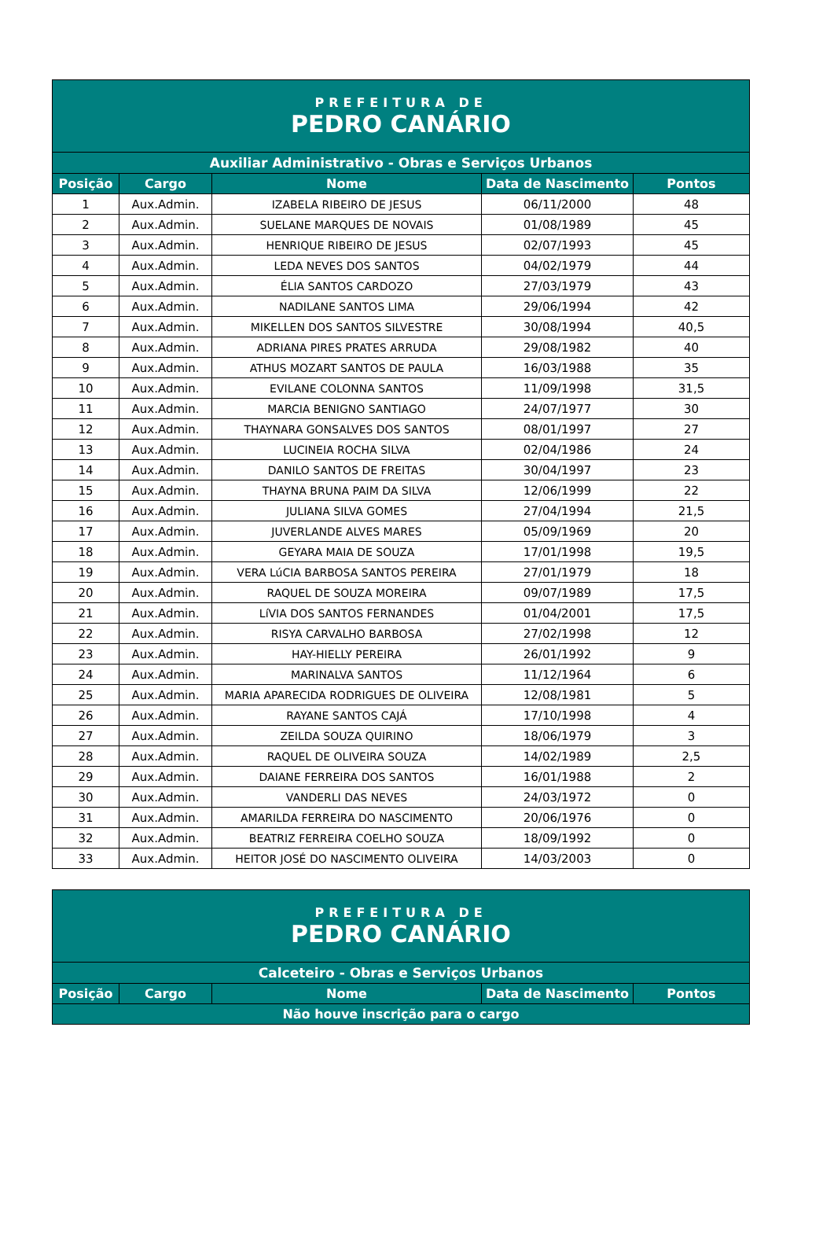| PREFEITURA DE PEDRO CANÁRIO | | | | |
| Auxiliar Administrativo - Obras e Serviços Urbanos | | | | |
| Posição | Cargo | Nome | Data de Nascimento | Pontos |
| 1 | Aux.Admin. | IZABELA RIBEIRO DE JESUS | 06/11/2000 | 48 |
| 2 | Aux.Admin. | SUELANE MARQUES DE NOVAIS | 01/08/1989 | 45 |
| 3 | Aux.Admin. | HENRIQUE RIBEIRO DE JESUS | 02/07/1993 | 45 |
| 4 | Aux.Admin. | LEDA NEVES DOS SANTOS | 04/02/1979 | 44 |
| 5 | Aux.Admin. | ÉLIA SANTOS CARDOZO | 27/03/1979 | 43 |
| 6 | Aux.Admin. | NADILANE SANTOS LIMA | 29/06/1994 | 42 |
| 7 | Aux.Admin. | MIKELLEN DOS SANTOS SILVESTRE | 30/08/1994 | 40,5 |
| 8 | Aux.Admin. | ADRIANA PIRES PRATES ARRUDA | 29/08/1982 | 40 |
| 9 | Aux.Admin. | ATHUS MOZART SANTOS DE PAULA | 16/03/1988 | 35 |
| 10 | Aux.Admin. | EVILANE COLONNA SANTOS | 11/09/1998 | 31,5 |
| 11 | Aux.Admin. | MARCIA BENIGNO SANTIAGO | 24/07/1977 | 30 |
| 12 | Aux.Admin. | THAYNARA GONSALVES DOS SANTOS | 08/01/1997 | 27 |
| 13 | Aux.Admin. | LUCINEIA ROCHA SILVA | 02/04/1986 | 24 |
| 14 | Aux.Admin. | DANILO SANTOS DE FREITAS | 30/04/1997 | 23 |
| 15 | Aux.Admin. | THAYNA BRUNA PAIM DA SILVA | 12/06/1999 | 22 |
| 16 | Aux.Admin. | JULIANA SILVA GOMES | 27/04/1994 | 21,5 |
| 17 | Aux.Admin. | JUVERLANDE ALVES MARES | 05/09/1969 | 20 |
| 18 | Aux.Admin. | GEYARA MAIA DE SOUZA | 17/01/1998 | 19,5 |
| 19 | Aux.Admin. | VERA LúCIA BARBOSA SANTOS PEREIRA | 27/01/1979 | 18 |
| 20 | Aux.Admin. | RAQUEL DE SOUZA MOREIRA | 09/07/1989 | 17,5 |
| 21 | Aux.Admin. | LíVIA DOS SANTOS FERNANDES | 01/04/2001 | 17,5 |
| 22 | Aux.Admin. | RISYA CARVALHO BARBOSA | 27/02/1998 | 12 |
| 23 | Aux.Admin. | HAY-HIELLY PEREIRA | 26/01/1992 | 9 |
| 24 | Aux.Admin. | MARINALVA SANTOS | 11/12/1964 | 6 |
| 25 | Aux.Admin. | MARIA APARECIDA RODRIGUES DE OLIVEIRA | 12/08/1981 | 5 |
| 26 | Aux.Admin. | RAYANE SANTOS CAJÁ | 17/10/1998 | 4 |
| 27 | Aux.Admin. | ZEILDA SOUZA QUIRINO | 18/06/1979 | 3 |
| 28 | Aux.Admin. | RAQUEL DE OLIVEIRA SOUZA | 14/02/1989 | 2,5 |
| 29 | Aux.Admin. | DAIANE FERREIRA DOS SANTOS | 16/01/1988 | 2 |
| 30 | Aux.Admin. | VANDERLI DAS NEVES | 24/03/1972 | 0 |
| 31 | Aux.Admin. | AMARILDA FERREIRA DO NASCIMENTO | 20/06/1976 | 0 |
| 32 | Aux.Admin. | BEATRIZ FERREIRA COELHO SOUZA | 18/09/1992 | 0 |
| 33 | Aux.Admin. | HEITOR JOSÉ DO NASCIMENTO OLIVEIRA | 14/03/2003 | 0 |
| PREFEITURA DE PEDRO CANÁRIO | | | | |
| Calceteiro - Obras e Serviços Urbanos | | | | |
| Posição | Cargo | Nome | Data de Nascimento | Pontos |
| Não houve inscrição para o cargo | | | | |